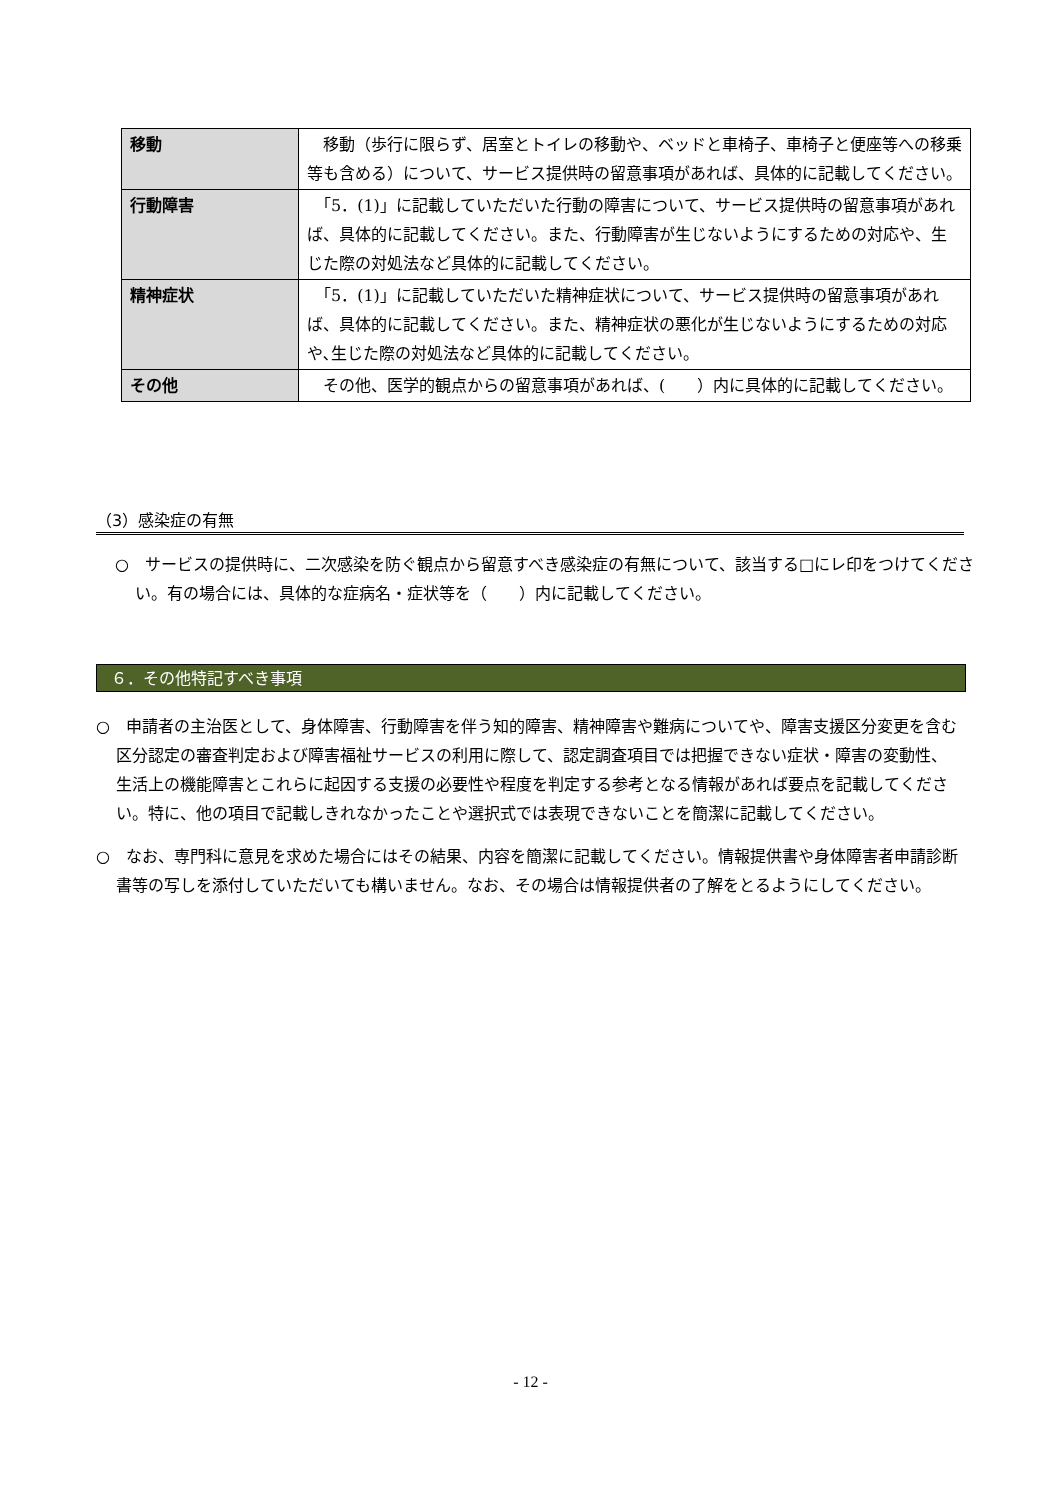| 移動 | 移動（歩行に限らず、居室とトイレの移動や、ベッドと車椅子、車椅子と便座等への移乗等も含める）について、サービス提供時の留意事項があれば、具体的に記載してください。 |
| 行動障害 | 「5．(1)」に記載していただいた行動の障害について、サービス提供時の留意事項があれば、具体的に記載してください。また、行動障害が生じないようにするための対応や、生じた際の対処法など具体的に記載してください。 |
| 精神症状 | 「5．(1)」に記載していただいた精神症状について、サービス提供時の留意事項があれば、具体的に記載してください。また、精神症状の悪化が生じないようにするための対応や､生じた際の対処法など具体的に記載してください。 |
| その他 | その他、医学的観点からの留意事項があれば、( ）内に具体的に記載してください。 |
（3）感染症の有無
○　サービスの提供時に、二次感染を防ぐ観点から留意すべき感染症の有無について、該当する□にレ印をつけてください。有の場合には、具体的な症病名・症状等を（　　）内に記載してください。
６．その他特記すべき事項
○　申請者の主治医として、身体障害、行動障害を伴う知的障害、精神障害や難病についてや、障害支援区分変更を含む区分認定の審査判定および障害福祉サービスの利用に際して、認定調査項目では把握できない症状・障害の変動性、生活上の機能障害とこれらに起因する支援の必要性や程度を判定する参考となる情報があれば要点を記載してください。特に、他の項目で記載しきれなかったことや選択式では表現できないことを簡潔に記載してください。
○　なお、専門科に意見を求めた場合にはその結果、内容を簡潔に記載してください。情報提供書や身体障害者申請診断書等の写しを添付していただいても構いません。なお、その場合は情報提供者の了解をとるようにしてください。
- 12 -